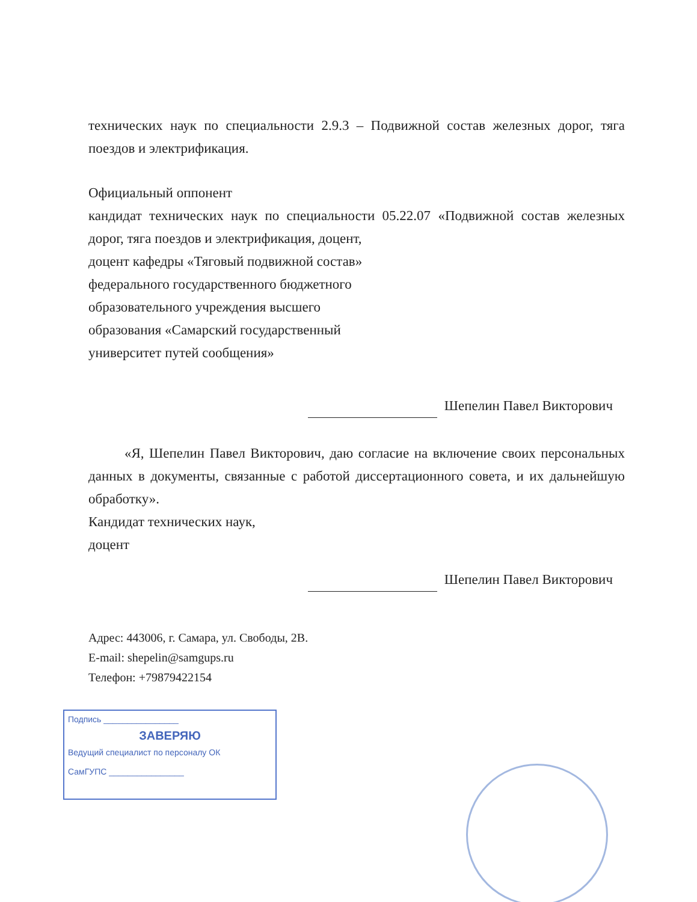технических наук по специальности 2.9.3 – Подвижной состав железных дорог, тяга поездов и электрификация.
Официальный оппонент
кандидат технических наук по специальности 05.22.07 «Подвижной состав железных дорог, тяга поездов и электрификация, доцент,
доцент кафедры «Тяговый подвижной состав»
федерального государственного бюджетного
образовательного учреждения высшего
образования «Самарский государственный
университет путей сообщения»
Шепелин Павел Викторович
«Я, Шепелин Павел Викторович, даю согласие на включение своих персональных данных в документы, связанные с работой диссертационного совета, и их дальнейшую обработку».
Кандидат технических наук,
доцент
Шепелин Павел Викторович
Адрес: 443006, г. Самара, ул. Свободы, 2В.
E-mail: shepelin@samgups.ru
Телефон: +79879422154
Подпись ________________
ЗАВЕРЯЮ
Ведущий специалист по персоналу ОК
СамГУПС ________________